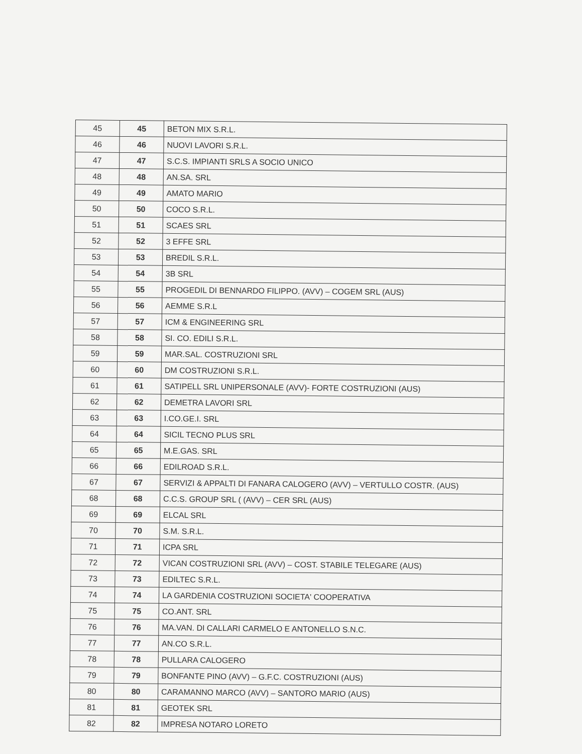| 45 | 45 | BETON MIX S.R.L. |
| 46 | 46 | NUOVI LAVORI S.R.L. |
| 47 | 47 | S.C.S. IMPIANTI SRLS A SOCIO UNICO |
| 48 | 48 | AN.SA. SRL |
| 49 | 49 | AMATO MARIO |
| 50 | 50 | COCO S.R.L. |
| 51 | 51 | SCAES SRL |
| 52 | 52 | 3 EFFE SRL |
| 53 | 53 | BREDIL S.R.L. |
| 54 | 54 | 3B SRL |
| 55 | 55 | PROGEDIL DI BENNARDO FILIPPO. (AVV) – COGEM SRL (AUS) |
| 56 | 56 | AEMME S.R.L |
| 57 | 57 | ICM & ENGINEERING SRL |
| 58 | 58 | SI. CO. EDILI S.R.L. |
| 59 | 59 | MAR.SAL. COSTRUZIONI SRL |
| 60 | 60 | DM COSTRUZIONI S.R.L. |
| 61 | 61 | SATIPELL SRL UNIPERSONALE (AVV)- FORTE COSTRUZIONI (AUS) |
| 62 | 62 | DEMETRA LAVORI SRL |
| 63 | 63 | I.CO.GE.I. SRL |
| 64 | 64 | SICIL TECNO PLUS SRL |
| 65 | 65 | M.E.GAS. SRL |
| 66 | 66 | EDILROAD S.R.L. |
| 67 | 67 | SERVIZI & APPALTI DI FANARA CALOGERO (AVV) – VERTULLO COSTR. (AUS) |
| 68 | 68 | C.C.S. GROUP SRL ( (AVV) – CER SRL (AUS) |
| 69 | 69 | ELCAL SRL |
| 70 | 70 | S.M. S.R.L. |
| 71 | 71 | ICPA SRL |
| 72 | 72 | VICAN COSTRUZIONI SRL (AVV) – COST. STABILE TELEGARE (AUS) |
| 73 | 73 | EDILTEC S.R.L. |
| 74 | 74 | LA GARDENIA COSTRUZIONI SOCIETA' COOPERATIVA |
| 75 | 75 | CO.ANT. SRL |
| 76 | 76 | MA.VAN. DI CALLARI CARMELO E ANTONELLO S.N.C. |
| 77 | 77 | AN.CO S.R.L. |
| 78 | 78 | PULLARA CALOGERO |
| 79 | 79 | BONFANTE PINO (AVV) – G.F.C. COSTRUZIONI (AUS) |
| 80 | 80 | CARAMANNO MARCO (AVV) – SANTORO MARIO (AUS) |
| 81 | 81 | GEOTEK SRL |
| 82 | 82 | IMPRESA NOTARO LORETO |